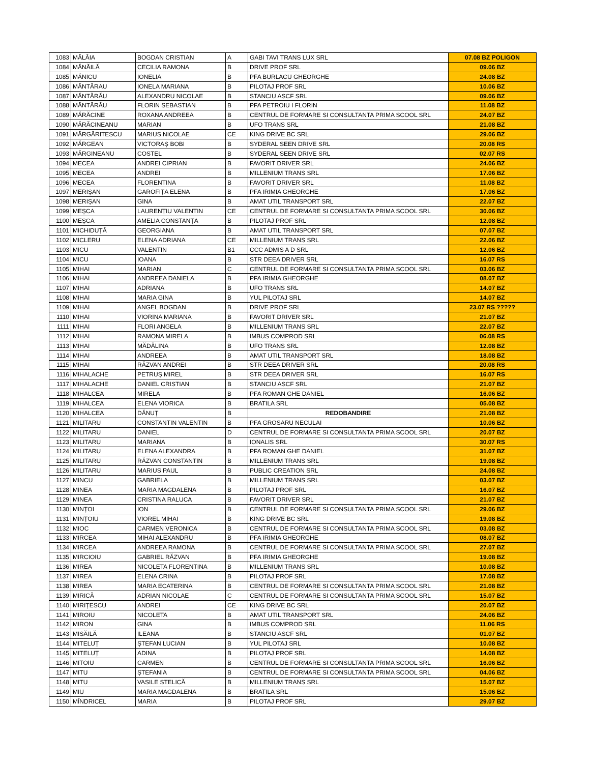| 1083 | MĂLÂIA | BOGDAN CRISTIAN | A | GABI TAVI TRANS LUX SRL | 07.08 BZ POLIGON |
| 1084 | MĂNĂILĂ | CECILIA RAMONA | B | DRIVE PROF SRL | 09.06 BZ |
| 1085 | MĂNICU | IONELIA | B | PFA BURLACU GHEORGHE | 24.08 BZ |
| 1086 | MĂNTĂRAU | IONELA MARIANA | B | PILOTAJ PROF SRL | 10.06 BZ |
| 1087 | MĂNTĂRĂU | ALEXANDRU NICOLAE | B | STANCIU ASCF SRL | 09.06 BZ |
| 1088 | MĂNTĂRĂU | FLORIN SEBASTIAN | B | PFA PETROIU I FLORIN | 11.08 BZ |
| 1089 | MĂRĂCINE | ROXANA ANDREEA | B | CENTRUL DE FORMARE SI CONSULTANTA PRIMA SCOOL SRL | 24.07 BZ |
| 1090 | MĂRĂCINEANU | MARIAN | B | UFO TRANS SRL | 21.08 BZ |
| 1091 | MĂRGĂRITESCU | MARIUS NICOLAE | CE | KING DRIVE BC SRL | 29.06 BZ |
| 1092 | MĂRGEAN | VICTORAȘ BOBI | B | SYDERAL SEEN DRIVE SRL | 20.08 RS |
| 1093 | MĂRGINEANU | COSTEL | B | SYDERAL SEEN DRIVE SRL | 02.07 RS |
| 1094 | MECEA | ANDREI CIPRIAN | B | FAVORIT DRIVER SRL | 24.06 BZ |
| 1095 | MECEA | ANDREI | B | MILLENIUM TRANS SRL | 17.06 BZ |
| 1096 | MECEA | FLORENTINA | B | FAVORIT DRIVER SRL | 11.08 BZ |
| 1097 | MERIȘAN | GAROFIȚA ELENA | B | PFA IRIMIA GHEORGHE | 17.06 BZ |
| 1098 | MERIȘAN | GINA | B | AMAT UTIL TRANSPORT SRL | 22.07 BZ |
| 1099 | MEȘCA | LAURENȚIU VALENTIN | CE | CENTRUL DE FORMARE SI CONSULTANTA PRIMA SCOOL SRL | 30.06 BZ |
| 1100 | MEȘCA | AMELIA CONSTANȚA | B | PILOTAJ PROF SRL | 12.08 BZ |
| 1101 | MICHIDUȚĂ | GEORGIANA | B | AMAT UTIL TRANSPORT SRL | 07.07 BZ |
| 1102 | MICLERU | ELENA ADRIANA | CE | MILLENIUM TRANS SRL | 22.06 BZ |
| 1103 | MICU | VALENTIN | B1 | CCC ADMIS A D SRL | 12.06 BZ |
| 1104 | MICU | IOANA | B | STR DEEA DRIVER SRL | 16.07 RS |
| 1105 | MIHAI | MARIAN | C | CENTRUL DE FORMARE SI CONSULTANTA PRIMA SCOOL SRL | 03.06 BZ |
| 1106 | MIHAI | ANDREEA DANIELA | B | PFA IRIMIA GHEORGHE | 08.07 BZ |
| 1107 | MIHAI | ADRIANA | B | UFO TRANS SRL | 14.07 BZ |
| 1108 | MIHAI | MARIA GINA | B | YUL PILOTAJ SRL | 14.07 BZ |
| 1109 | MIHAI | ANGEL BOGDAN | B | DRIVE PROF SRL | 23.07 RS ????? |
| 1110 | MIHAI | VIORINA MARIANA | B | FAVORIT DRIVER SRL | 21.07 BZ |
| 1111 | MIHAI | FLORI ANGELA | B | MILLENIUM TRANS SRL | 22.07 BZ |
| 1112 | MIHAI | RAMONA MIRELA | B | IMBUS COMPROD SRL | 06.08 RS |
| 1113 | MIHAI | MĂDĂLINA | B | UFO TRANS SRL | 12.08 BZ |
| 1114 | MIHAI | ANDREEA | B | AMAT UTIL TRANSPORT SRL | 18.08 BZ |
| 1115 | MIHAI | RĂZVAN ANDREI | B | STR DEEA DRIVER SRL | 20.08 RS |
| 1116 | MIHALACHE | PETRUȘ MIREL | B | STR DEEA DRIVER SRL | 16.07 RS |
| 1117 | MIHALACHE | DANIEL CRISTIAN | B | STANCIU ASCF SRL | 21.07 BZ |
| 1118 | MIHALCEA | MIRELA | B | PFA ROMAN GHE DANIEL | 16.06 BZ |
| 1119 | MIHALCEA | ELENA VIORICA | B | BRATILA SRL | 05.08 BZ |
| 1120 | MIHALCEA | DĂNUȚ | B | REDOBANDIRE | 21.08 BZ |
| 1121 | MILITARU | CONSTANTIN VALENTIN | B | PFA GROSARU NECULAI | 10.06 BZ |
| 1122 | MILITARU | DANIEL | D | CENTRUL DE FORMARE SI CONSULTANTA PRIMA SCOOL SRL | 20.07 BZ |
| 1123 | MILITARU | MARIANA | B | IONALIS SRL | 30.07 RS |
| 1124 | MILITARU | ELENA ALEXANDRA | B | PFA ROMAN GHE DANIEL | 31.07 BZ |
| 1125 | MILITARU | RĂZVAN CONSTANTIN | B | MILLENIUM TRANS SRL | 19.08 BZ |
| 1126 | MILITARU | MARIUS PAUL | B | PUBLIC CREATION SRL | 24.08 BZ |
| 1127 | MINCU | GABRIELA | B | MILLENIUM TRANS SRL | 03.07 BZ |
| 1128 | MINEA | MARIA MAGDALENA | B | PILOTAJ PROF SRL | 16.07 BZ |
| 1129 | MINEA | CRISTINA RALUCA | B | FAVORIT DRIVER SRL | 21.07 BZ |
| 1130 | MINȚOI | ION | B | CENTRUL DE FORMARE SI CONSULTANTA PRIMA SCOOL SRL | 29.06 BZ |
| 1131 | MINȚOIU | VIOREL MIHAI | B | KING DRIVE BC SRL | 19.08 BZ |
| 1132 | MIOC | CARMEN VERONICA | B | CENTRUL DE FORMARE SI CONSULTANTA PRIMA SCOOL SRL | 03.08 BZ |
| 1133 | MIRCEA | MIHAI ALEXANDRU | B | PFA IRIMIA GHEORGHE | 08.07 BZ |
| 1134 | MIRCEA | ANDREEA RAMONA | B | CENTRUL DE FORMARE SI CONSULTANTA PRIMA SCOOL SRL | 27.07 BZ |
| 1135 | MIRCIOIU | GABRIEL RĂZVAN | B | PFA IRIMIA GHEORGHE | 19.08 BZ |
| 1136 | MIREA | NICOLETA FLORENTINA | B | MILLENIUM TRANS SRL | 10.08 BZ |
| 1137 | MIREA | ELENA CRINA | B | PILOTAJ PROF SRL | 17.08 BZ |
| 1138 | MIREA | MARIA ECATERINA | B | CENTRUL DE FORMARE SI CONSULTANTA PRIMA SCOOL SRL | 21.08 BZ |
| 1139 | MIRICĂ | ADRIAN NICOLAE | C | CENTRUL DE FORMARE SI CONSULTANTA PRIMA SCOOL SRL | 15.07 BZ |
| 1140 | MIRIȚESCU | ANDREI | CE | KING DRIVE BC SRL | 20.07 BZ |
| 1141 | MIROIU | NICOLETA | B | AMAT UTIL TRANSPORT SRL | 24.06 BZ |
| 1142 | MIRON | GINA | B | IMBUS COMPROD SRL | 11.06 RS |
| 1143 | MISĂILĂ | ILEANA | B | STANCIU ASCF SRL | 01.07 BZ |
| 1144 | MITELUȚ | ȘTEFAN LUCIAN | B | YUL PILOTAJ SRL | 10.08 BZ |
| 1145 | MITELUȚ | ADINA | B | PILOTAJ PROF SRL | 14.08 BZ |
| 1146 | MITOIU | CARMEN | B | CENTRUL DE FORMARE SI CONSULTANTA PRIMA SCOOL SRL | 16.06 BZ |
| 1147 | MITU | ȘTEFANIA | B | CENTRUL DE FORMARE SI CONSULTANTA PRIMA SCOOL SRL | 04.06 BZ |
| 1148 | MITU | VASILE STELICĂ | B | MILLENIUM TRANS SRL | 15.07 BZ |
| 1149 | MIU | MARIA MAGDALENA | B | BRATILA SRL | 15.06 BZ |
| 1150 | MÎNDRICEL | MARIA | B | PILOTAJ PROF SRL | 29.07 BZ |